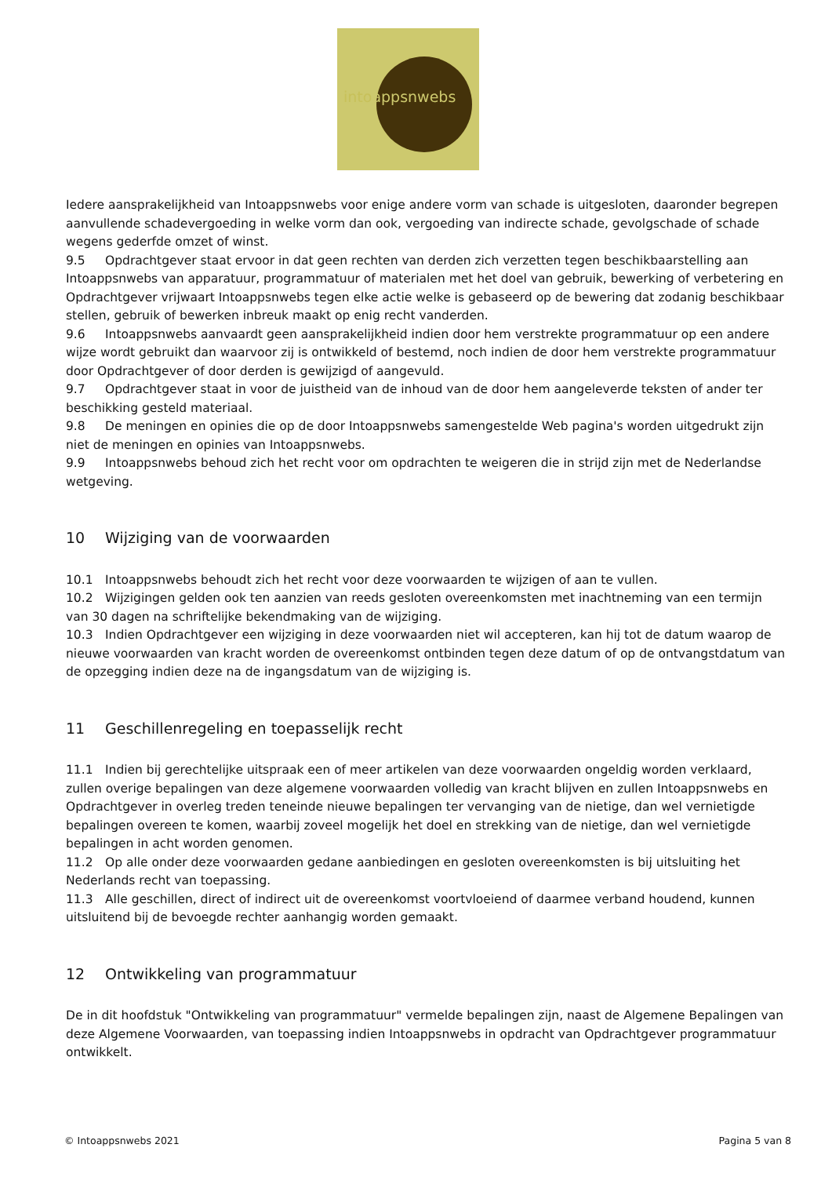intoappsnwebs
Iedere aansprakelijkheid van Intoappsnwebs voor enige andere vorm van schade is uitgesloten, daaronder begrepen aanvullende schadevergoeding in welke vorm dan ook, vergoeding van indirecte schade, gevolgschade of schade wegens gederfde omzet of winst.
9.5 Opdrachtgever staat ervoor in dat geen rechten van derden zich verzetten tegen beschikbaarstelling aan Intoappsnwebs van apparatuur, programmatuur of materialen met het doel van gebruik, bewerking of verbetering en Opdrachtgever vrijwaart Intoappsnwebs tegen elke actie welke is gebaseerd op de bewering dat zodanig beschikbaar stellen, gebruik of bewerken inbreuk maakt op enig recht vanderden.
9.6 Intoappsnwebs aanvaardt geen aansprakelijkheid indien door hem verstrekte programmatuur op een andere wijze wordt gebruikt dan waarvoor zij is ontwikkeld of bestemd, noch indien de door hem verstrekte programmatuur door Opdrachtgever of door derden is gewijzigd of aangevuld.
9.7 Opdrachtgever staat in voor de juistheid van de inhoud van de door hem aangeleverde teksten of ander ter beschikking gesteld materiaal.
9.8 De meningen en opinies die op de door Intoappsnwebs samengestelde Web pagina's worden uitgedrukt zijn niet de meningen en opinies van Intoappsnwebs.
9.9 Intoappsnwebs behoud zich het recht voor om opdrachten te weigeren die in strijd zijn met de Nederlandse wetgeving.
10 Wijziging van de voorwaarden
10.1 Intoappsnwebs behoudt zich het recht voor deze voorwaarden te wijzigen of aan te vullen.
10.2 Wijzigingen gelden ook ten aanzien van reeds gesloten overeenkomsten met inachtneming van een termijn van 30 dagen na schriftelijke bekendmaking van de wijziging.
10.3 Indien Opdrachtgever een wijziging in deze voorwaarden niet wil accepteren, kan hij tot de datum waarop de nieuwe voorwaarden van kracht worden de overeenkomst ontbinden tegen deze datum of op de ontvangstdatum van de opzegging indien deze na de ingangsdatum van de wijziging is.
11 Geschillenregeling en toepasselijk recht
11.1 Indien bij gerechtelijke uitspraak een of meer artikelen van deze voorwaarden ongeldig worden verklaard, zullen overige bepalingen van deze algemene voorwaarden volledig van kracht blijven en zullen Intoappsnwebs en Opdrachtgever in overleg treden teneinde nieuwe bepalingen ter vervanging van de nietige, dan wel vernietigde bepalingen overeen te komen, waarbij zoveel mogelijk het doel en strekking van de nietige, dan wel vernietigde bepalingen in acht worden genomen.
11.2 Op alle onder deze voorwaarden gedane aanbiedingen en gesloten overeenkomsten is bij uitsluiting het Nederlands recht van toepassing.
11.3 Alle geschillen, direct of indirect uit de overeenkomst voortvloeiend of daarmee verband houdend, kunnen uitsluitend bij de bevoegde rechter aanhangig worden gemaakt.
12 Ontwikkeling van programmatuur
De in dit hoofdstuk "Ontwikkeling van programmatuur" vermelde bepalingen zijn, naast de Algemene Bepalingen van deze Algemene Voorwaarden, van toepassing indien Intoappsnwebs in opdracht van Opdrachtgever programmatuur ontwikkelt.
© Intoappsnwebs 2021 Pagina 5 van 8